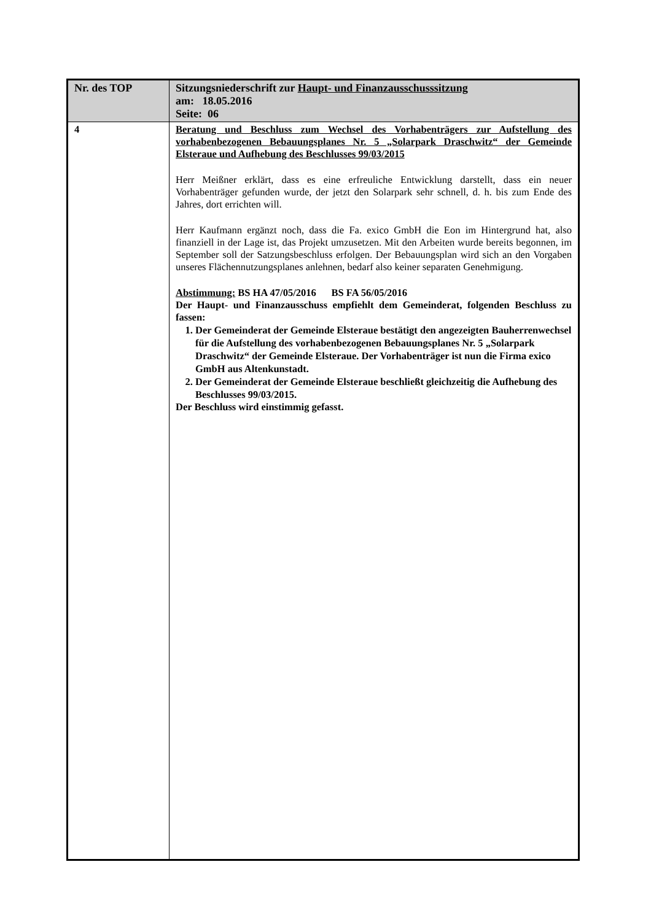| Nr. des TOP | Sitzungsniederschrift zur Haupt- und Finanzausschusssitzung am: 18.05.2016 Seite: 06 |
| 4 | Beratung und Beschluss zum Wechsel des Vorhabenträgers zur Aufstellung des vorhabenbezogenen Bebauungsplanes Nr. 5 „Solarpark Draschwitz“ der Gemeinde Elsteraue und Aufhebung des Beschlusses 99/03/2015 Herr Meißner erklärt, dass es eine erfreuliche Entwicklung darstellt, dass ein neuer Vorhabenträger gefunden wurde, der jetzt den Solarpark sehr schnell, d. h. bis zum Ende des Jahres, dort errichten will. Herr Kaufmann ergänzt noch, dass die Fa. exico GmbH die Eon im Hintergrund hat, also finanziell in der Lage ist, das Projekt umzusetzen. Mit den Arbeiten wurde bereits begonnen, im September soll der Satzungsbeschluss erfolgen. Der Bebauungsplan wird sich an den Vorgaben unseres Flächennutzungsplanes anlehnen, bedarf also keiner separaten Genehmigung. Abstimmung: BS HA 47/05/2016 BS FA 56/05/2016 Der Haupt- und Finanzausschuss empfiehlt dem Gemeinderat, folgenden Beschluss zu fassen: 1. Der Gemeinderat der Gemeinde Elsteraue bestätigt den angezeigten Bauherrenwechsel für die Aufstellung des vorhabenbezogenen Bebauungsplanes Nr. 5 „Solarpark Draschwitz“ der Gemeinde Elsteraue. Der Vorhabenträger ist nun die Firma exico GmbH aus Altenkunstadt. 2. Der Gemeinderat der Gemeinde Elsteraue beschließt gleichzeitig die Aufhebung des Beschlusses 99/03/2015. Der Beschluss wird einstimmig gefasst. |